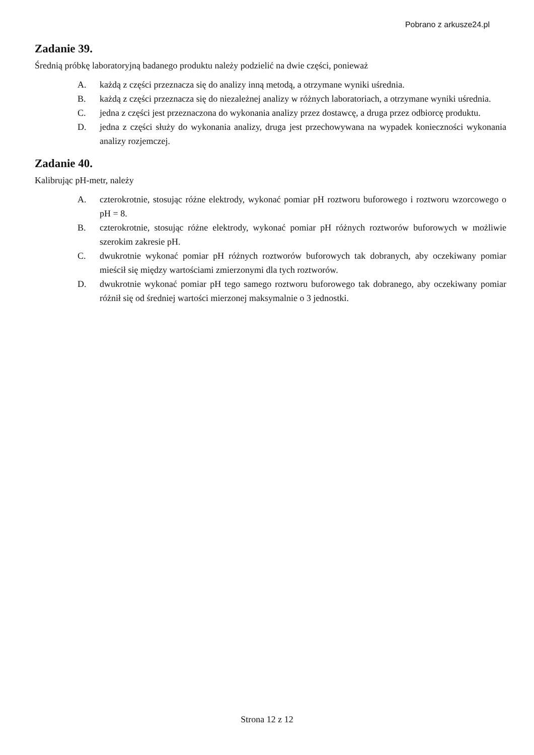Pobrano z arkusze24.pl
Zadanie 39.
Średnią próbkę laboratoryjną badanego produktu należy podzielić na dwie części, ponieważ
A. każdą z części przeznacza się do analizy inną metodą, a otrzymane wyniki uśrednia.
B. każdą z części przeznacza się do niezależnej analizy w różnych laboratoriach, a otrzymane wyniki uśrednia.
C. jedna z części jest przeznaczona do wykonania analizy przez dostawcę, a druga przez odbiorcę produktu.
D. jedna z części służy do wykonania analizy, druga jest przechowywana na wypadek konieczności wykonania analizy rozjemczej.
Zadanie 40.
Kalibrując pH-metr, należy
A. czterokrotnie, stosując różne elektrody, wykonać pomiar pH roztworu buforowego i roztworu wzorcowego o pH = 8.
B. czterokrotnie, stosując różne elektrody, wykonać pomiar pH różnych roztworów buforowych w możliwie szerokim zakresie pH.
C. dwukrotnie wykonać pomiar pH różnych roztworów buforowych tak dobranych, aby oczekiwany pomiar mieścił się między wartościami zmierzonymi dla tych roztworów.
D. dwukrotnie wykonać pomiar pH tego samego roztworu buforowego tak dobranego, aby oczekiwany pomiar różnił się od średniej wartości mierzonej maksymalnie o 3 jednostki.
Strona 12 z 12